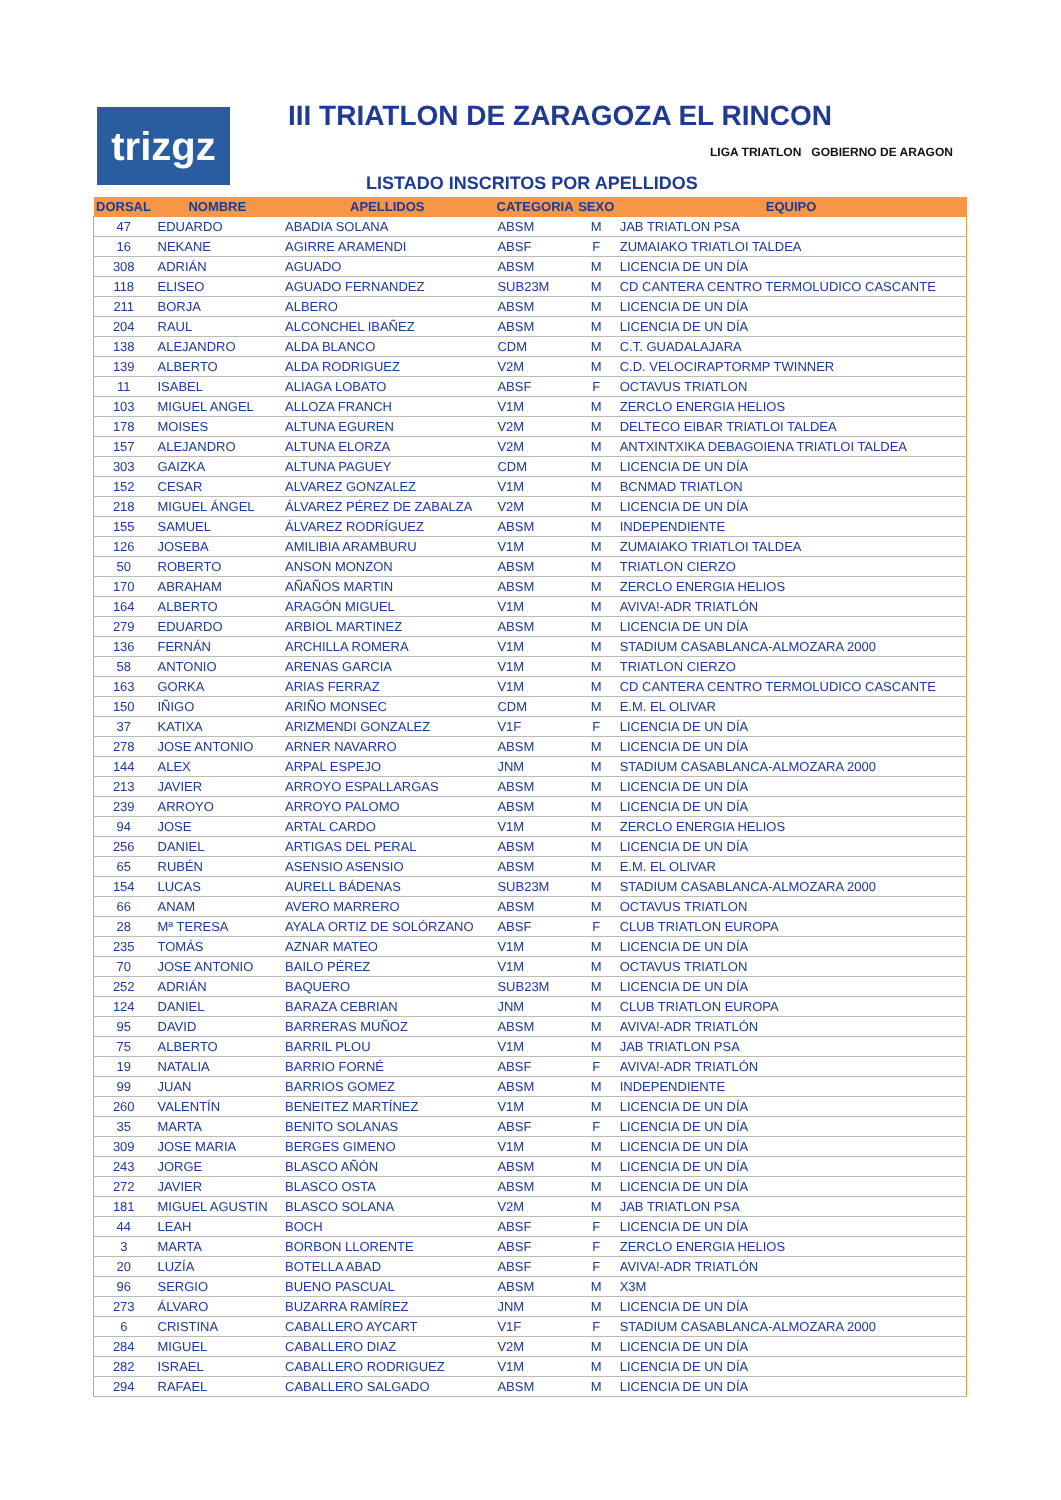trizgz
III TRIATLON DE ZARAGOZA EL RINCON
LIGA TRIATLON GOBIERNO DE ARAGON
LISTADO INSCRITOS POR APELLIDOS
| DORSAL | NOMBRE | APELLIDOS | CATEGORIA | SEXO | EQUIPO |
| --- | --- | --- | --- | --- | --- |
| 47 | EDUARDO | ABADIA SOLANA | ABSM | M | JAB TRIATLON PSA |
| 16 | NEKANE | AGIRRE ARAMENDI | ABSF | F | ZUMAIAKO TRIATLOI TALDEA |
| 308 | ADRIÁN | AGUADO | ABSM | M | LICENCIA DE UN DÍA |
| 118 | ELISEO | AGUADO FERNANDEZ | SUB23M | M | CD CANTERA CENTRO TERMOLUDICO CASCANTE |
| 211 | BORJA | ALBERO | ABSM | M | LICENCIA DE UN DÍA |
| 204 | RAUL | ALCONCHEL IBAÑEZ | ABSM | M | LICENCIA DE UN DÍA |
| 138 | ALEJANDRO | ALDA BLANCO | CDM | M | C.T. GUADALAJARA |
| 139 | ALBERTO | ALDA RODRIGUEZ | V2M | M | C.D. VELOCIRAPTORMP TWINNER |
| 11 | ISABEL | ALIAGA LOBATO | ABSF | F | OCTAVUS TRIATLON |
| 103 | MIGUEL ANGEL | ALLOZA FRANCH | V1M | M | ZERCLO ENERGIA HELIOS |
| 178 | MOISES | ALTUNA EGUREN | V2M | M | DELTECO EIBAR TRIATLOI TALDEA |
| 157 | ALEJANDRO | ALTUNA ELORZA | V2M | M | ANTXINTXIKA DEBAGOIENA TRIATLOI TALDEA |
| 303 | GAIZKA | ALTUNA PAGUEY | CDM | M | LICENCIA DE UN DÍA |
| 152 | CESAR | ALVAREZ GONZALEZ | V1M | M | BCNMAD TRIATLON |
| 218 | MIGUEL ÁNGEL | ÁLVAREZ PÉREZ DE ZABALZA | V2M | M | LICENCIA DE UN DÍA |
| 155 | SAMUEL | ÁLVAREZ RODRÍGUEZ | ABSM | M | INDEPENDIENTE |
| 126 | JOSEBA | AMILIBIA ARAMBURU | V1M | M | ZUMAIAKO TRIATLOI TALDEA |
| 50 | ROBERTO | ANSON MONZON | ABSM | M | TRIATLON CIERZO |
| 170 | ABRAHAM | AÑAÑOS MARTIN | ABSM | M | ZERCLO ENERGIA HELIOS |
| 164 | ALBERTO | ARAGÓN MIGUEL | V1M | M | AVIVA!-ADR TRIATLÓN |
| 279 | EDUARDO | ARBIOL MARTINEZ | ABSM | M | LICENCIA DE UN DÍA |
| 136 | FERNÁN | ARCHILLA ROMERA | V1M | M | STADIUM CASABLANCA-ALMOZARA 2000 |
| 58 | ANTONIO | ARENAS GARCIA | V1M | M | TRIATLON CIERZO |
| 163 | GORKA | ARIAS FERRAZ | V1M | M | CD CANTERA CENTRO TERMOLUDICO CASCANTE |
| 150 | IÑIGO | ARIÑO MONSEC | CDM | M | E.M. EL OLIVAR |
| 37 | KATIXA | ARIZMENDI GONZALEZ | V1F | F | LICENCIA DE UN DÍA |
| 278 | JOSE ANTONIO | ARNER NAVARRO | ABSM | M | LICENCIA DE UN DÍA |
| 144 | ALEX | ARPAL ESPEJO | JNM | M | STADIUM CASABLANCA-ALMOZARA 2000 |
| 213 | JAVIER | ARROYO ESPALLARGAS | ABSM | M | LICENCIA DE UN DÍA |
| 239 | ARROYO | ARROYO PALOMO | ABSM | M | LICENCIA DE UN DÍA |
| 94 | JOSE | ARTAL CARDO | V1M | M | ZERCLO ENERGIA HELIOS |
| 256 | DANIEL | ARTIGAS DEL PERAL | ABSM | M | LICENCIA DE UN DÍA |
| 65 | RUBÉN | ASENSIO ASENSIO | ABSM | M | E.M. EL OLIVAR |
| 154 | LUCAS | AURELL BÁDENAS | SUB23M | M | STADIUM CASABLANCA-ALMOZARA 2000 |
| 66 | ANAM | AVERO MARRERO | ABSM | M | OCTAVUS TRIATLON |
| 28 | Mª TERESA | AYALA ORTIZ DE SOLÓRZANO | ABSF | F | CLUB TRIATLON EUROPA |
| 235 | TOMÁS | AZNAR MATEO | V1M | M | LICENCIA DE UN DÍA |
| 70 | JOSE ANTONIO | BAILO PÉREZ | V1M | M | OCTAVUS TRIATLON |
| 252 | ADRIÁN | BAQUERO | SUB23M | M | LICENCIA DE UN DÍA |
| 124 | DANIEL | BARAZA CEBRIAN | JNM | M | CLUB TRIATLON EUROPA |
| 95 | DAVID | BARRERAS MUÑOZ | ABSM | M | AVIVA!-ADR TRIATLÓN |
| 75 | ALBERTO | BARRIL PLOU | V1M | M | JAB TRIATLON PSA |
| 19 | NATALIA | BARRIO FORNÉ | ABSF | F | AVIVA!-ADR TRIATLÓN |
| 99 | JUAN | BARRIOS GOMEZ | ABSM | M | INDEPENDIENTE |
| 260 | VALENTÍN | BENEITEZ MARTÍNEZ | V1M | M | LICENCIA DE UN DÍA |
| 35 | MARTA | BENITO SOLANAS | ABSF | F | LICENCIA DE UN DÍA |
| 309 | JOSE MARIA | BERGES GIMENO | V1M | M | LICENCIA DE UN DÍA |
| 243 | JORGE | BLASCO AÑÓN | ABSM | M | LICENCIA DE UN DÍA |
| 272 | JAVIER | BLASCO OSTA | ABSM | M | LICENCIA DE UN DÍA |
| 181 | MIGUEL AGUSTIN | BLASCO SOLANA | V2M | M | JAB TRIATLON PSA |
| 44 | LEAH | BOCH | ABSF | F | LICENCIA DE UN DÍA |
| 3 | MARTA | BORBON LLORENTE | ABSF | F | ZERCLO ENERGIA HELIOS |
| 20 | LUZÍA | BOTELLA ABAD | ABSF | F | AVIVA!-ADR TRIATLÓN |
| 96 | SERGIO | BUENO PASCUAL | ABSM | M | X3M |
| 273 | ÁLVARO | BUZARRA RAMÍREZ | JNM | M | LICENCIA DE UN DÍA |
| 6 | CRISTINA | CABALLERO AYCART | V1F | F | STADIUM CASABLANCA-ALMOZARA 2000 |
| 284 | MIGUEL | CABALLERO DIAZ | V2M | M | LICENCIA DE UN DÍA |
| 282 | ISRAEL | CABALLERO RODRIGUEZ | V1M | M | LICENCIA DE UN DÍA |
| 294 | RAFAEL | CABALLERO SALGADO | ABSM | M | LICENCIA DE UN DÍA |